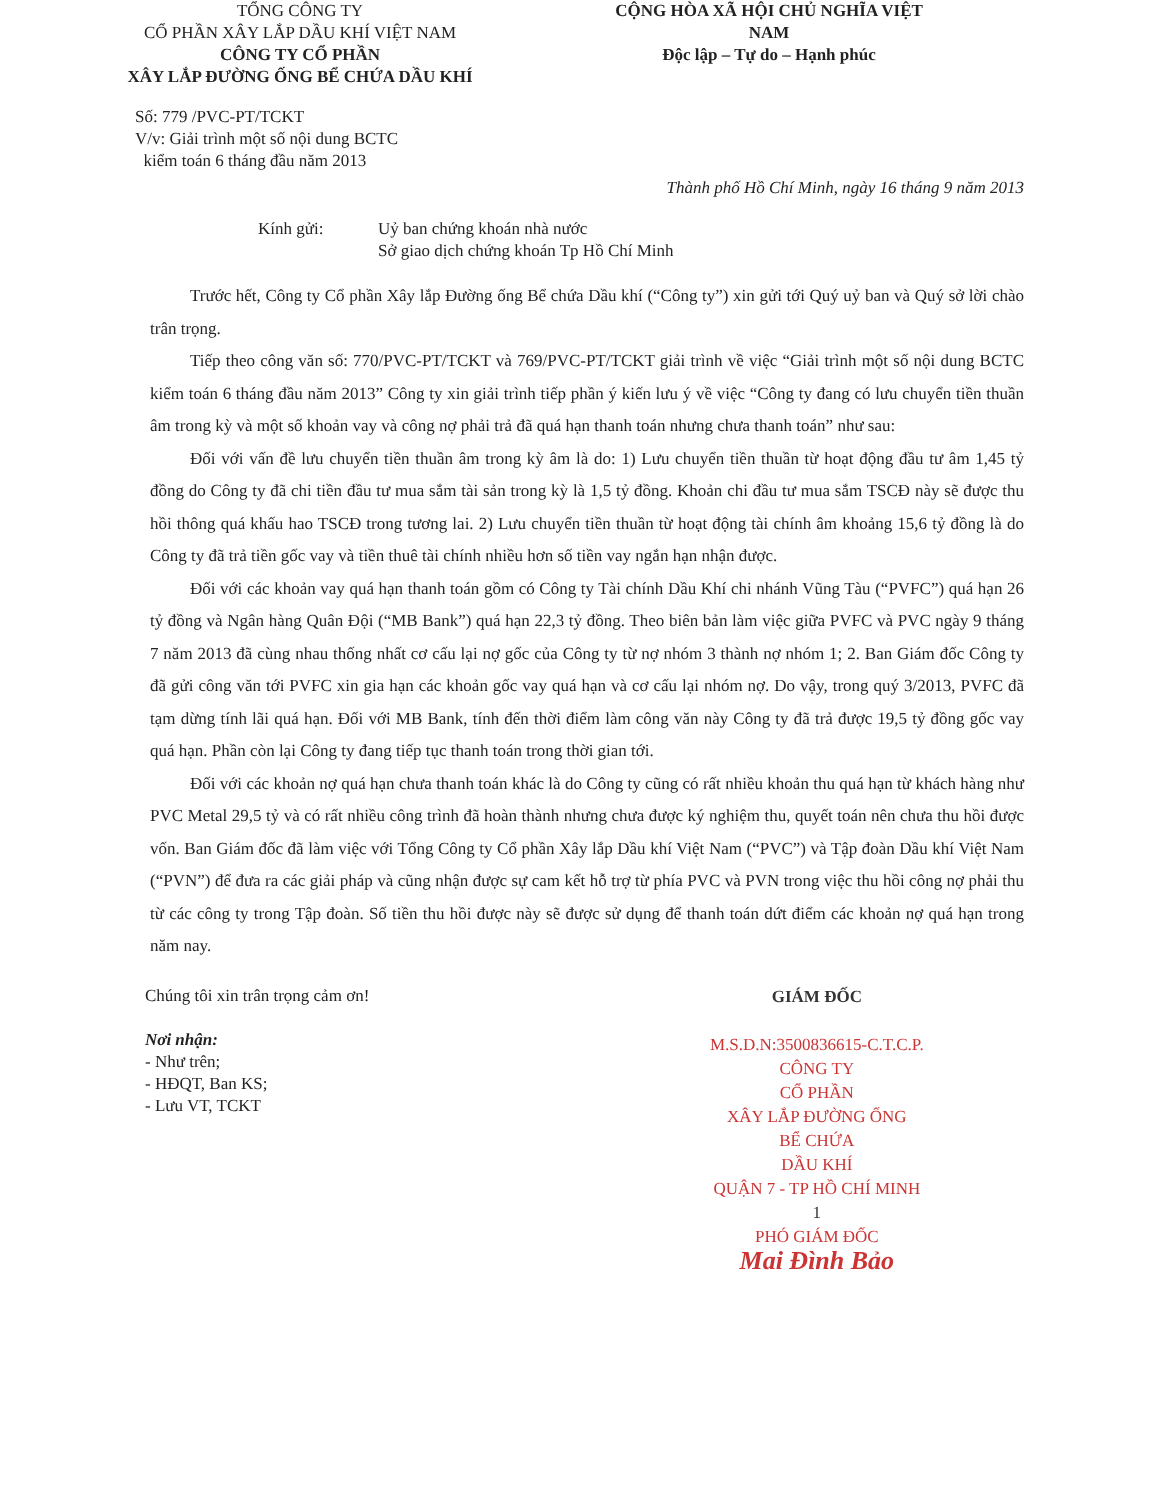TỔNG CÔNG TY
CỔ PHẦN XÂY LẮP DẦU KHÍ VIỆT NAM
CÔNG TY CỔ PHẦN
XÂY LẮP ĐƯỜNG ỐNG BỂ CHỨA DẦU KHÍ
CỘNG HÒA XÃ HỘI CHỦ NGHĨA VIỆT NAM
Độc lập – Tự do – Hạnh phúc
Số: 779 /PVC-PT/TCKT
V/v: Giải trình một số nội dung BCTC
kiểm toán 6 tháng đầu năm 2013
Thành phố Hồ Chí Minh, ngày 16 tháng 9 năm 2013
Kính gửi: Uỷ ban chứng khoán nhà nước
Sở giao dịch chứng khoán Tp Hồ Chí Minh
Trước hết, Công ty Cổ phần Xây lắp Đường ống Bể chứa Dầu khí (“Công ty”) xin gửi tới Quý uỷ ban và Quý sở lời chào trân trọng.
Tiếp theo công văn số: 770/PVC-PT/TCKT và 769/PVC-PT/TCKT giải trình về việc “Giải trình một số nội dung BCTC kiểm toán 6 tháng đầu năm 2013” Công ty xin giải trình tiếp phần ý kiến lưu ý về việc “Công ty đang có lưu chuyển tiền thuần âm trong kỳ và một số khoản vay và công nợ phải trả đã quá hạn thanh toán nhưng chưa thanh toán” như sau:
Đối với vấn đề lưu chuyển tiền thuần âm trong kỳ âm là do: 1) Lưu chuyển tiền thuần từ hoạt động đầu tư âm 1,45 tỷ đồng do Công ty đã chi tiền đầu tư mua sắm tài sản trong kỳ là 1,5 tỷ đồng. Khoản chi đầu tư mua sắm TSCĐ này sẽ được thu hồi thông quá khấu hao TSCĐ trong tương lai. 2) Lưu chuyển tiền thuần từ hoạt động tài chính âm khoảng 15,6 tỷ đồng là do Công ty đã trả tiền gốc vay và tiền thuê tài chính nhiều hơn số tiền vay ngắn hạn nhận được.
Đối với các khoản vay quá hạn thanh toán gồm có Công ty Tài chính Dầu Khí chi nhánh Vũng Tàu (“PVFC”) quá hạn 26 tỷ đồng và Ngân hàng Quân Đội (“MB Bank”) quá hạn 22,3 tỷ đồng. Theo biên bản làm việc giữa PVFC và PVC ngày 9 tháng 7 năm 2013 đã cùng nhau thống nhất cơ cấu lại nợ gốc của Công ty từ nợ nhóm 3 thành nợ nhóm 1; 2. Ban Giám đốc Công ty đã gửi công văn tới PVFC xin gia hạn các khoản gốc vay quá hạn và cơ cấu lại nhóm nợ. Do vậy, trong quý 3/2013, PVFC đã tạm dừng tính lãi quá hạn. Đối với MB Bank, tính đến thời điểm làm công văn này Công ty đã trả được 19,5 tỷ đồng gốc vay quá hạn. Phần còn lại Công ty đang tiếp tục thanh toán trong thời gian tới.
Đối với các khoản nợ quá hạn chưa thanh toán khác là do Công ty cũng có rất nhiều khoản thu quá hạn từ khách hàng như PVC Metal 29,5 tỷ và có rất nhiều công trình đã hoàn thành nhưng chưa được ký nghiệm thu, quyết toán nên chưa thu hồi được vốn. Ban Giám đốc đã làm việc với Tổng Công ty Cổ phần Xây lắp Dầu khí Việt Nam (“PVC”) và Tập đoàn Dầu khí Việt Nam (“PVN”) để đưa ra các giải pháp và cũng nhận được sự cam kết hỗ trợ từ phía PVC và PVN trong việc thu hồi công nợ phải thu từ các công ty trong Tập đoàn. Số tiền thu hồi được này sẽ được sử dụng để thanh toán dứt điểm các khoản nợ quá hạn trong năm nay.
Chúng tôi xin trân trọng cảm ơn!
Nơi nhận:
- Như trên;
- HĐQT, Ban KS;
- Lưu VT, TCKT
GIÁM ĐỐC
M.S.D.N:3500836615-C.T.C.P.
CÔNG TY
CỔ PHẦN
XÂY LẮP ĐƯỜNG ỐNG
BỂ CHỨA
DẦU KHÍ
QUẬN 7 - TP HỒ CHÍ MINH
1
PHÓ GIÁM ĐỐC
Mai Đình Bảo